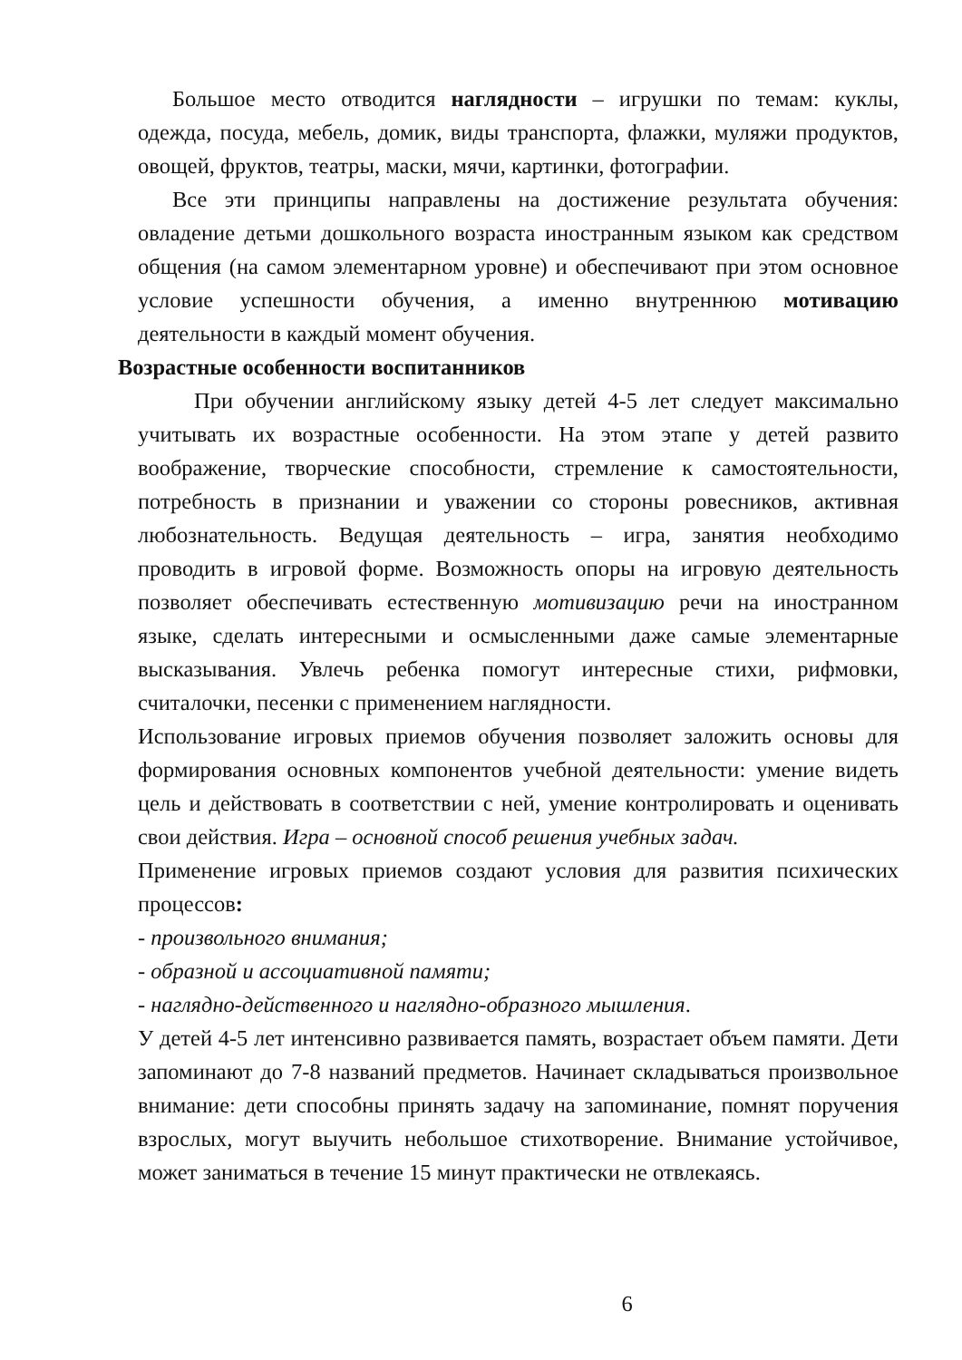Большое место отводится наглядности – игрушки по темам: куклы, одежда, посуда, мебель, домик, виды транспорта, флажки, муляжи продуктов, овощей, фруктов, театры, маски, мячи, картинки, фотографии.
Все эти принципы направлены на достижение результата обучения: овладение детьми дошкольного возраста иностранным языком как средством общения (на самом элементарном уровне) и обеспечивают при этом основное условие успешности обучения, а именно внутреннюю мотивацию деятельности в каждый момент обучения.
Возрастные особенности воспитанников
При обучении английскому языку детей 4-5 лет следует максимально учитывать их возрастные особенности. На этом этапе у детей развито воображение, творческие способности, стремление к самостоятельности, потребность в признании и уважении со стороны ровесников, активная любознательность. Ведущая деятельность – игра, занятия необходимо проводить в игровой форме. Возможность опоры на игровую деятельность позволяет обеспечивать естественную мотивизацию речи на иностранном языке, сделать интересными и осмысленными даже самые элементарные высказывания. Увлечь ребенка помогут интересные стихи, рифмовки, считалочки, песенки с применением наглядности.
Использование игровых приемов обучения позволяет заложить основы для формирования основных компонентов учебной деятельности: умение видеть цель и действовать в соответствии с ней, умение контролировать и оценивать свои действия. Игра – основной способ решения учебных задач.
Применение игровых приемов создают условия для развития психических процессов:
- произвольного внимания;
- образной и ассоциативной памяти;
- наглядно-действенного и наглядно-образного мышления.
У детей 4-5 лет интенсивно развивается память, возрастает объем памяти. Дети запоминают до 7-8 названий предметов. Начинает складываться произвольное внимание: дети способны принять задачу на запоминание, помнят поручения взрослых, могут выучить небольшое стихотворение. Внимание устойчивое, может заниматься в течение 15 минут практически не отвлекаясь.
6